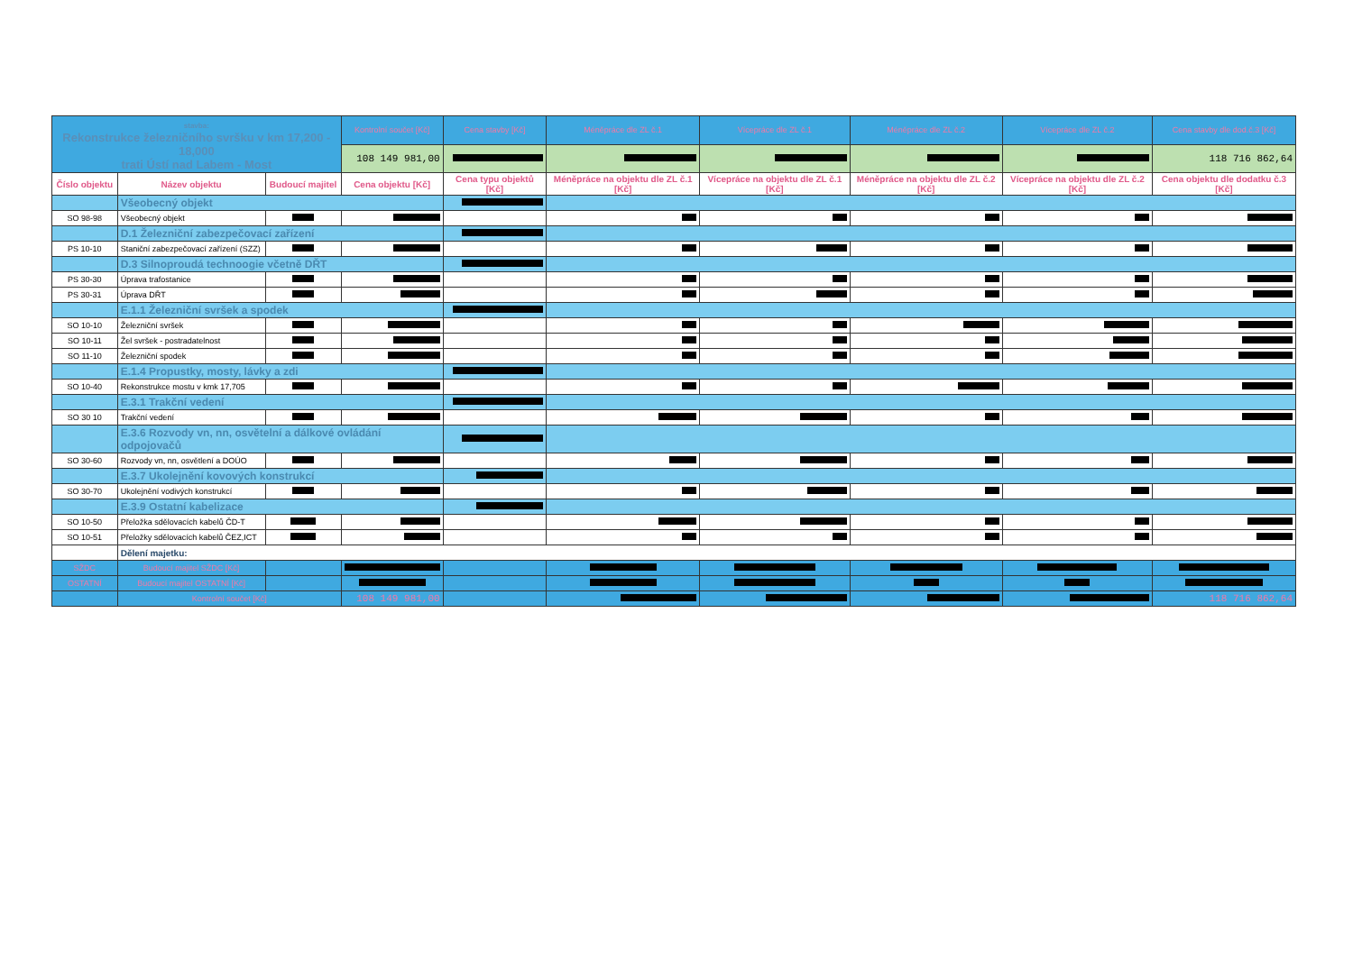| stavba: Rekonstrukce železničního svršku v km 17,200 - 18,000 trati Ústí nad Labem - Most | | | Kontrolní součet [Kč] | Cena stavby [Kč] | Méněpráce dle ZL č.1 | Vícepráce dle ZL č.1 | Méněpráce dle ZL č.2 | Vícepráce dle ZL č.2 | Cena stavby dle dod.č.3 [Kč] |
| | | | 108 149 981,00 | | | | | | 118 716 862,64 |
| Číslo objektu | Název objektu | Budoucí majitel | Cena objektu [Kč] | Cena typu objektů [Kč] | Méněpráce na objektu dle ZL č.1 [Kč] | Vícepráce na objektu dle ZL č.1 [Kč] | Méněpráce na objektu dle ZL č.2 [Kč] | Vícepráce na objektu dle ZL č.2 [Kč] | Cena objektu dle dodatku č.3 [Kč] |
| | Všeobecný objekt | | | | | | | | |
| SO 98-98 | Všeobecný objekt | | | | | | | | |
| | D.1 Železniční zabezpečovací zařízení | | | | | | | | |
| PS 10-10 | Staniční zabezpečovací zařízení (SZZ) | | | | | | | | |
| | D.3 Silnoproudá technoogie včetně DŘT | | | | | | | | |
| PS 30-30 | Úprava trafostanice | | | | | | | | |
| PS 30-31 | Úprava DŘT | | | | | | | | |
| | E.1.1 Železniční svršek a spodek | | | | | | | | |
| SO 10-10 | Železniční svršek | | | | | | | | |
| SO 10-11 | Žel svršek - postradatelnost | | | | | | | | |
| SO 11-10 | Železniční spodek | | | | | | | | |
| | E.1.4 Propustky, mosty, lávky a zdi | | | | | | | | |
| SO 10-40 | Rekonstrukce mostu v kmk 17,705 | | | | | | | | |
| | E.3.1 Trakční vedení | | | | | | | | |
| SO 30 10 | Trakční vedení | | | | | | | | |
| | E.3.6 Rozvody vn, nn, osvětelní a dálkové ovládání odpojovačů | | | | | | | | |
| SO 30-60 | Rozvody vn, nn, osvětlení a DOÚO | | | | | | | | |
| | E.3.7 Ukolejnění kovových konstrukcí | | | | | | | | |
| SO 30-70 | Ukolejnění vodivých konstrukcí | | | | | | | | |
| | E.3.9 Ostatní kabelizace | | | | | | | | |
| SO 10-50 | Přeložka sdělovacích kabelů ČD-T | | | | | | | | |
| SO 10-51 | Přeložky sdělovacích kabelů ČEZ,ICT | | | | | | | | |
| | Dělení majetku: | | | | | | | | |
| SŽDC | Budoucí majitel SŽDC [Kč] | | | | | | | | |
| OSTATNÍ | Budoucí majitel OSTATNÍ [Kč] | | | | | | | | |
| | Kontrolní součet [Kč] | | 108 149 981,00 | | | | | | 118 716 862,64 |